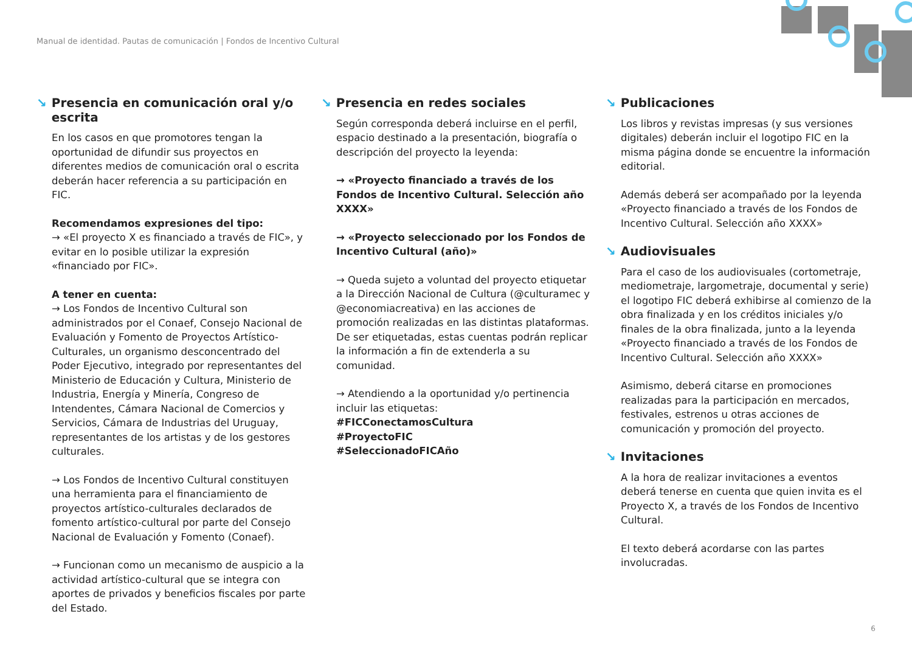Manual de identidad. Pautas de comunicación | Fondos de Incentivo Cultural
↘ Presencia en comunicación oral y/o escrita
En los casos en que promotores tengan la oportunidad de difundir sus proyectos en diferentes medios de comunicación oral o escrita deberán hacer referencia a su participación en FIC.
Recomendamos expresiones del tipo:
→ «El proyecto X es financiado a través de FIC», y evitar en lo posible utilizar la expresión «financiado por FIC».
A tener en cuenta:
→ Los Fondos de Incentivo Cultural son administrados por el Conaef, Consejo Nacional de Evaluación y Fomento de Proyectos Artístico-Culturales, un organismo desconcentrado del Poder Ejecutivo, integrado por representantes del Ministerio de Educación y Cultura, Ministerio de Industria, Energía y Minería, Congreso de Intendentes, Cámara Nacional de Comercios y Servicios, Cámara de Industrias del Uruguay, representantes de los artistas y de los gestores culturales.
→ Los Fondos de Incentivo Cultural constituyen una herramienta para el financiamiento de proyectos artístico-culturales declarados de fomento artístico-cultural por parte del Consejo Nacional de Evaluación y Fomento (Conaef).
→ Funcionan como un mecanismo de auspicio a la actividad artístico-cultural que se integra con aportes de privados y beneficios fiscales por parte del Estado.
↘ Presencia en redes sociales
Según corresponda deberá incluirse en el perfil, espacio destinado a la presentación, biografía o descripción del proyecto la leyenda:
→ «Proyecto financiado a través de los Fondos de Incentivo Cultural. Selección año XXXX»
→ «Proyecto seleccionado por los Fondos de Incentivo Cultural (año)»
→ Queda sujeto a voluntad del proyecto etiquetar a la Dirección Nacional de Cultura (@culturamec y @economiacreativa) en las acciones de promoción realizadas en las distintas plataformas. De ser etiquetadas, estas cuentas podrán replicar la información a fin de extenderla a su comunidad.
→ Atendiendo a la oportunidad y/o pertinencia incluir las etiquetas:
#FICConectamosCultura
#ProyectoFIC
#SeleccionadoFICAño
↘ Publicaciones
Los libros y revistas impresas (y sus versiones digitales) deberán incluir el logotipo FIC en la misma página donde se encuentre la información editorial.
Además deberá ser acompañado por la leyenda «Proyecto financiado a través de los Fondos de Incentivo Cultural. Selección año XXXX»
↘ Audiovisuales
Para el caso de los audiovisuales (cortometraje, mediometraje, largometraje, documental y serie) el logotipo FIC deberá exhibirse al comienzo de la obra finalizada y en los créditos iniciales y/o finales de la obra finalizada, junto a la leyenda «Proyecto financiado a través de los Fondos de Incentivo Cultural. Selección año XXXX»
Asimismo, deberá citarse en promociones realizadas para la participación en mercados, festivales, estrenos u otras acciones de comunicación y promoción del proyecto.
↘ Invitaciones
A la hora de realizar invitaciones a eventos deberá tenerse en cuenta que quien invita es el Proyecto X, a través de los Fondos de Incentivo Cultural.
El texto deberá acordarse con las partes involucradas.
6